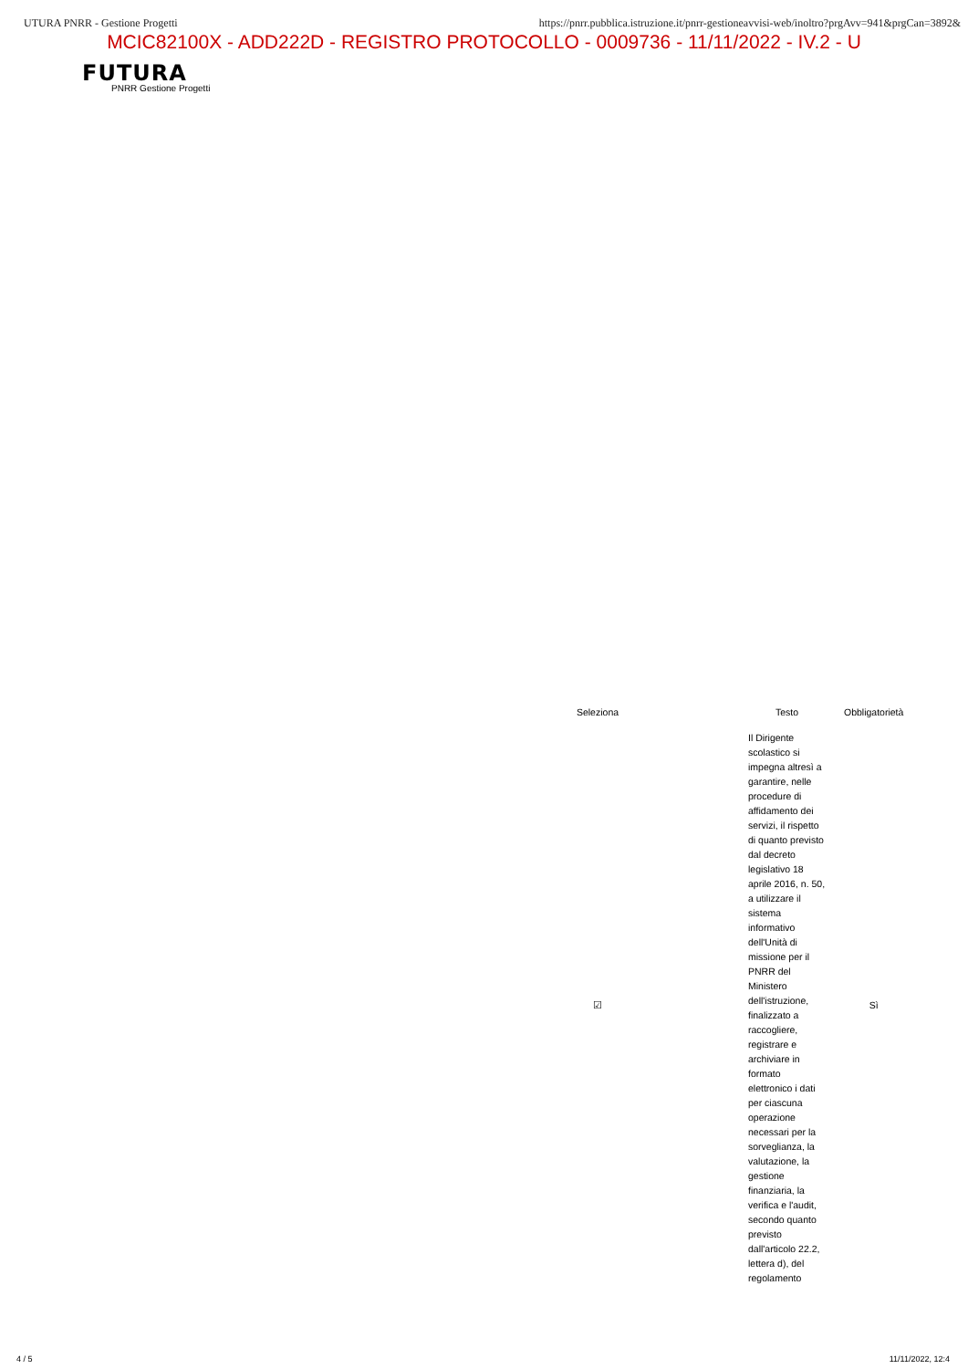UTURA PNRR - Gestione Progetti https://pnrr.pubblica.istruzione.it/pnrr-gestioneavvisi-web/inoltro?prgAvv=941&prgCan=3892&
MCIC82100X - ADD222D - REGISTRO PROTOCOLLO - 0009736 - 11/11/2022 - IV.2 - U
FUTURA
PNRR Gestione Progetti
| Seleziona | Testo | Obbligatorietà |
| --- | --- | --- |
| ☑ | Il Dirigente scolastico si impegna altresì a garantire, nelle procedure di affidamento dei servizi, il rispetto di quanto previsto dal decreto legislativo 18 aprile 2016, n. 50, a utilizzare il sistema informativo dell'Unità di missione per il PNRR del Ministero dell'istruzione, finalizzato a raccogliere, registrare e archiviare in formato elettronico i dati per ciascuna operazione necessari per la sorveglianza, la valutazione, la gestione finanziaria, la verifica e l'audit, secondo quanto previsto dall'articolo 22.2, lettera d), del regolamento | Sì |
4 / 5 11/11/2022, 12:4